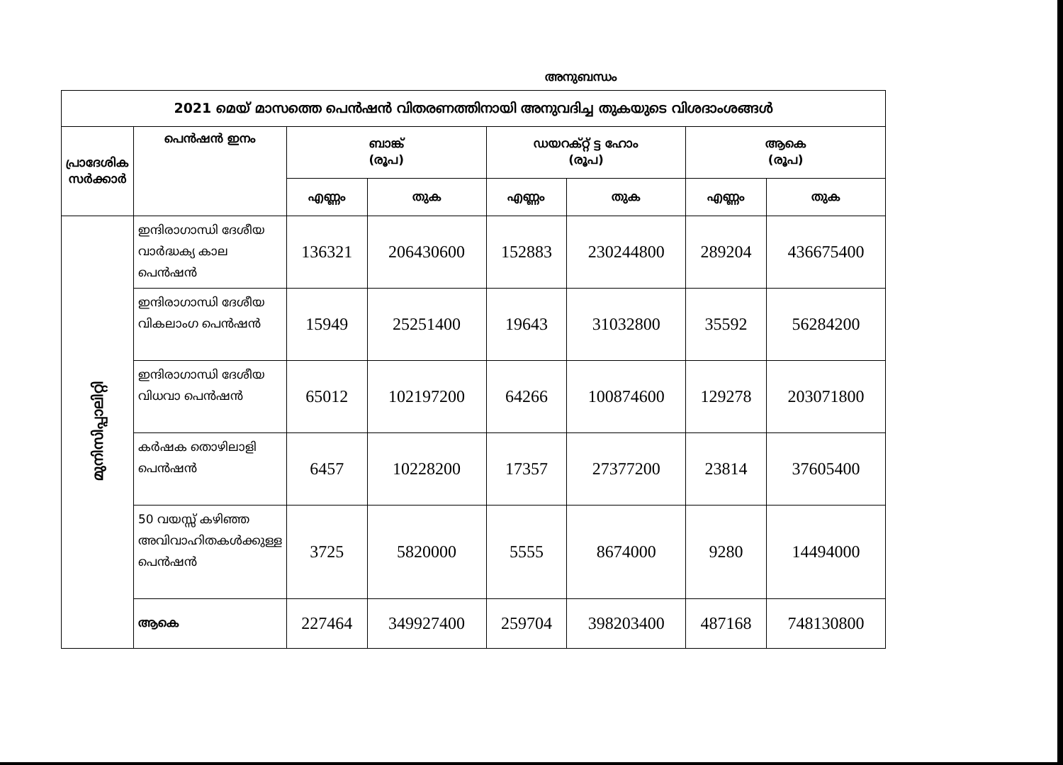അനുബന്ധം
| 2021 മെയ് മാസത്തെ പെൻഷൻ വിതരണത്തിനായി അനുവദിച്ച തുകയുടെ വിശദാംശങ്ങൾ | | | | | | | |
| --- | --- | --- | --- | --- | --- | --- | --- |
| പ്രാദേശിക സർക്കാർ | പെൻഷൻ ഇനം | ബാങ്ക് (രൂപ) | | ഡയറക്റ്റ് ട്ട ഹോം (രൂപ) | | ആകെ (രൂപ) | |
| | | എണ്ണം | തുക | എണ്ണം | തുക | എണ്ണം | തുക |
| മുനിസിപ്പാലിറ്റി | ഇന്ദിരാഗാന്ധി ദേശീയ വാർദ്ധക്യ കാല പെൻഷൻ | 136321 | 206430600 | 152883 | 230244800 | 289204 | 436675400 |
| | ഇന്ദിരാഗാന്ധി ദേശീയ വികലാംഗ പെൻഷൻ | 15949 | 25251400 | 19643 | 31032800 | 35592 | 56284200 |
| | ഇന്ദിരാഗാന്ധി ദേശീയ വിധവാ പെൻഷൻ | 65012 | 102197200 | 64266 | 100874600 | 129278 | 203071800 |
| | കർഷക തൊഴിലാളി പെൻഷൻ | 6457 | 10228200 | 17357 | 27377200 | 23814 | 37605400 |
| | 50 വയസ്സ് കഴിഞ്ഞ അവിവാഹിതകൾക്കുള്ള പെൻഷൻ | 3725 | 5820000 | 5555 | 8674000 | 9280 | 14494000 |
| | ആകെ | 227464 | 349927400 | 259704 | 398203400 | 487168 | 748130800 |